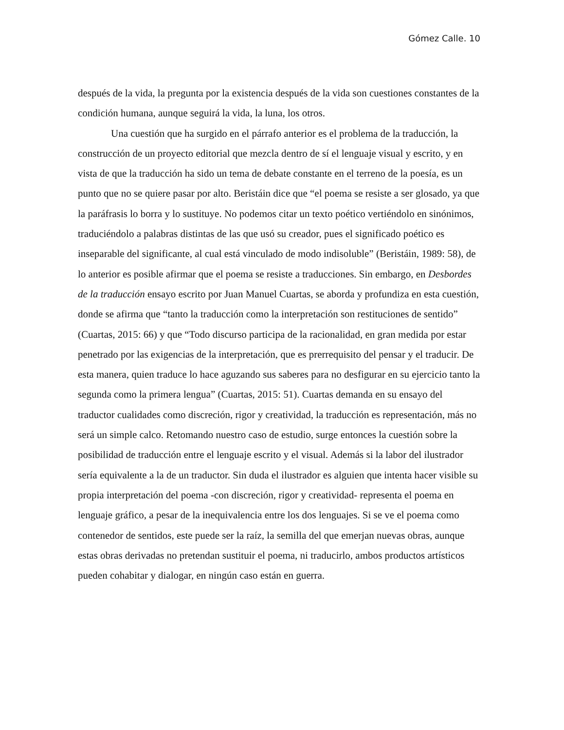Gómez Calle. 10
después de la vida, la pregunta por la existencia después de la vida son cuestiones constantes de la condición humana, aunque seguirá la vida, la luna, los otros.
Una cuestión que ha surgido en el párrafo anterior es el problema de la traducción, la construcción de un proyecto editorial que mezcla dentro de sí el lenguaje visual y escrito, y en vista de que la traducción ha sido un tema de debate constante en el terreno de la poesía, es un punto que no se quiere pasar por alto. Beristáin dice que “el poema se resiste a ser glosado, ya que la paráfrasis lo borra y lo sustituye. No podemos citar un texto poético vertiéndolo en sinónimos, traduciéndolo a palabras distintas de las que usó su creador, pues el significado poético es inseparable del significante, al cual está vinculado de modo indisoluble” (Beristáin, 1989: 58), de lo anterior es posible afirmar que el poema se resiste a traducciones. Sin embargo, en Desbordes de la traducción ensayo escrito por Juan Manuel Cuartas, se aborda y profundiza en esta cuestión, donde se afirma que “tanto la traducción como la interpretación son restituciones de sentido” (Cuartas, 2015: 66) y que “Todo discurso participa de la racionalidad, en gran medida por estar penetrado por las exigencias de la interpretación, que es prerrequisito del pensar y el traducir. De esta manera, quien traduce lo hace aguzando sus saberes para no desfigurar en su ejercicio tanto la segunda como la primera lengua” (Cuartas, 2015: 51). Cuartas demanda en su ensayo del traductor cualidades como discreción, rigor y creatividad, la traducción es representación, más no será un simple calco. Retomando nuestro caso de estudio, surge entonces la cuestión sobre la posibilidad de traducción entre el lenguaje escrito y el visual. Además si la labor del ilustrador sería equivalente a la de un traductor. Sin duda el ilustrador es alguien que intenta hacer visible su propia interpretación del poema -con discreción, rigor y creatividad- representa el poema en lenguaje gráfico, a pesar de la inequivalencia entre los dos lenguajes. Si se ve el poema como contenedor de sentidos, este puede ser la raíz, la semilla del que emerjan nuevas obras, aunque estas obras derivadas no pretendan sustituir el poema, ni traducirlo, ambos productos artísticos pueden cohabitar y dialogar, en ningún caso están en guerra.